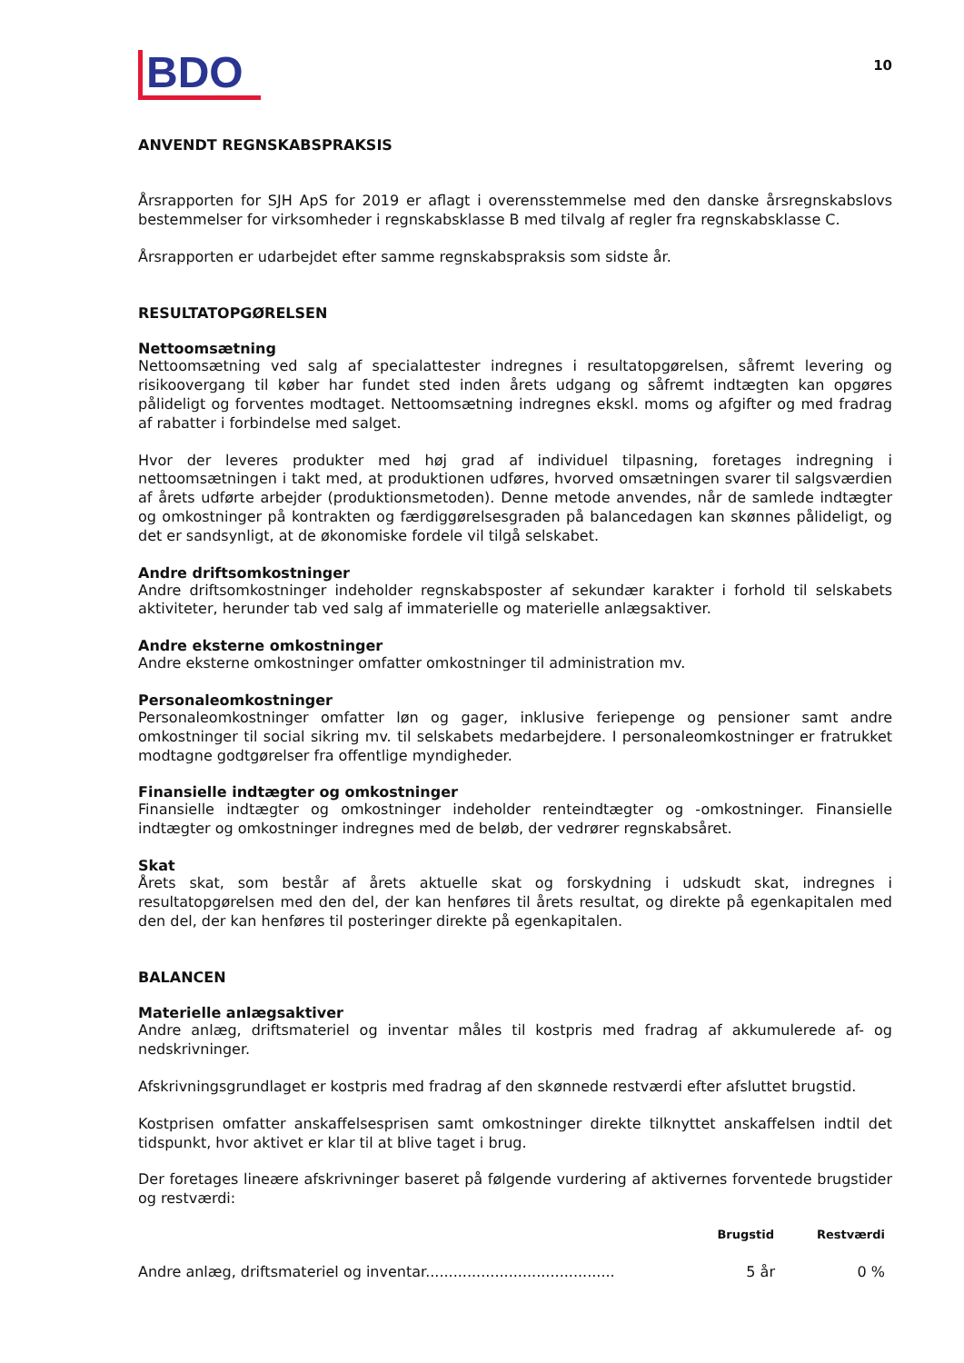BDO
10
ANVENDT REGNSKABSPRAKSIS
Årsrapporten for SJH ApS for 2019 er aflagt i overensstemmelse med den danske årsregnskabslovs bestemmelser for virksomheder i regnskabsklasse B med tilvalg af regler fra regnskabsklasse C.
Årsrapporten er udarbejdet efter samme regnskabspraksis som sidste år.
RESULTATOPGØRELSEN
Nettoomsætning
Nettoomsætning ved salg af specialattester indregnes i resultatopgørelsen, såfremt levering og risikoovergang til køber har fundet sted inden årets udgang og såfremt indtægten kan opgøres pålideligt og forventes modtaget. Nettoomsætning indregnes ekskl. moms og afgifter og med fradrag af rabatter i forbindelse med salget.
Hvor der leveres produkter med høj grad af individuel tilpasning, foretages indregning i nettoomsætningen i takt med, at produktionen udføres, hvorved omsætningen svarer til salgsværdien af årets udførte arbejder (produktionsmetoden). Denne metode anvendes, når de samlede indtægter og omkostninger på kontrakten og færdiggørelsesgraden på balancedagen kan skønnes pålideligt, og det er sandsynligt, at de økonomiske fordele vil tilgå selskabet.
Andre driftsomkostninger
Andre driftsomkostninger indeholder regnskabsposter af sekundær karakter i forhold til selskabets aktiviteter, herunder tab ved salg af immaterielle og materielle anlægsaktiver.
Andre eksterne omkostninger
Andre eksterne omkostninger omfatter omkostninger til administration mv.
Personaleomkostninger
Personaleomkostninger omfatter løn og gager, inklusive feriepenge og pensioner samt andre omkostninger til social sikring mv. til selskabets medarbejdere. I personaleomkostninger er fratrukket modtagne godtgørelser fra offentlige myndigheder.
Finansielle indtægter og omkostninger
Finansielle indtægter og omkostninger indeholder renteindtægter og -omkostninger. Finansielle indtægter og omkostninger indregnes med de beløb, der vedrører regnskabsåret.
Skat
Årets skat, som består af årets aktuelle skat og forskydning i udskudt skat, indregnes i resultatopgørelsen med den del, der kan henføres til årets resultat, og direkte på egenkapitalen med den del, der kan henføres til posteringer direkte på egenkapitalen.
BALANCEN
Materielle anlægsaktiver
Andre anlæg, driftsmateriel og inventar måles til kostpris med fradrag af akkumulerede af- og nedskrivninger.
Afskrivningsgrundlaget er kostpris med fradrag af den skønnede restværdi efter afsluttet brugstid.
Kostprisen omfatter anskaffelsesprisen samt omkostninger direkte tilknyttet anskaffelsen indtil det tidspunkt, hvor aktivet er klar til at blive taget i brug.
Der foretages lineære afskrivninger baseret på følgende vurdering af aktivernes forventede brugstider og restværdi:
| | Brugstid | Restværdi |
| --- | --- | --- |
| Andre anlæg, driftsmateriel og inventar......................................... | 5 år | 0 % |